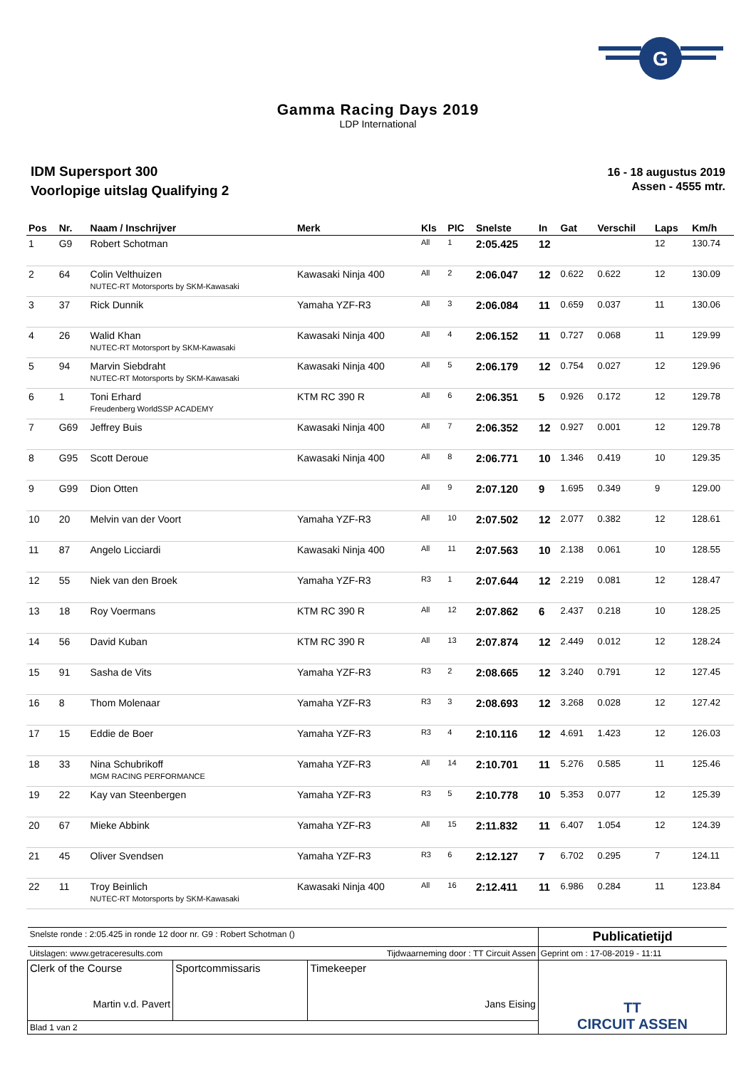G
Gamma Racing Days 2019
LDP International
IDM Supersport 300
Voorlopige uitslag Qualifying 2
16 - 18 augustus 2019
Assen - 4555 mtr.
| Pos | Nr. | Naam / Inschrijver | Merk | Kls | PIC | Snelste | In | Gat | Verschil | Laps | Km/h |
| --- | --- | --- | --- | --- | --- | --- | --- | --- | --- | --- | --- |
| 1 | G9 | Robert Schotman | | All | 1 | 2:05.425 | 12 | | | 12 | 130.74 |
| 2 | 64 | Colin Velthuizen NUTEC-RT Motorsports by SKM-Kawasaki | Kawasaki Ninja 400 | All | 2 | 2:06.047 | 12 | 0.622 | 0.622 | 12 | 130.09 |
| 3 | 37 | Rick Dunnik | Yamaha YZF-R3 | All | 3 | 2:06.084 | 11 | 0.659 | 0.037 | 11 | 130.06 |
| 4 | 26 | Walid Khan NUTEC-RT Motorsport by SKM-Kawasaki | Kawasaki Ninja 400 | All | 4 | 2:06.152 | 11 | 0.727 | 0.068 | 11 | 129.99 |
| 5 | 94 | Marvin Siebdraht NUTEC-RT Motorsports by SKM-Kawasaki | Kawasaki Ninja 400 | All | 5 | 2:06.179 | 12 | 0.754 | 0.027 | 12 | 129.96 |
| 6 | 1 | Toni Erhard Freudenberg WorldSSP ACADEMY | KTM RC 390 R | All | 6 | 2:06.351 | 5 | 0.926 | 0.172 | 12 | 129.78 |
| 7 | G69 | Jeffrey Buis | Kawasaki Ninja 400 | All | 7 | 2:06.352 | 12 | 0.927 | 0.001 | 12 | 129.78 |
| 8 | G95 | Scott Deroue | Kawasaki Ninja 400 | All | 8 | 2:06.771 | 10 | 1.346 | 0.419 | 10 | 129.35 |
| 9 | G99 | Dion Otten | | All | 9 | 2:07.120 | 9 | 1.695 | 0.349 | 9 | 129.00 |
| 10 | 20 | Melvin van der Voort | Yamaha YZF-R3 | All | 10 | 2:07.502 | 12 | 2.077 | 0.382 | 12 | 128.61 |
| 11 | 87 | Angelo Licciardi | Kawasaki Ninja 400 | All | 11 | 2:07.563 | 10 | 2.138 | 0.061 | 10 | 128.55 |
| 12 | 55 | Niek van den Broek | Yamaha YZF-R3 | R3 | 1 | 2:07.644 | 12 | 2.219 | 0.081 | 12 | 128.47 |
| 13 | 18 | Roy Voermans | KTM RC 390 R | All | 12 | 2:07.862 | 6 | 2.437 | 0.218 | 10 | 128.25 |
| 14 | 56 | David Kuban | KTM RC 390 R | All | 13 | 2:07.874 | 12 | 2.449 | 0.012 | 12 | 128.24 |
| 15 | 91 | Sasha de Vits | Yamaha YZF-R3 | R3 | 2 | 2:08.665 | 12 | 3.240 | 0.791 | 12 | 127.45 |
| 16 | 8 | Thom Molenaar | Yamaha YZF-R3 | R3 | 3 | 2:08.693 | 12 | 3.268 | 0.028 | 12 | 127.42 |
| 17 | 15 | Eddie de Boer | Yamaha YZF-R3 | R3 | 4 | 2:10.116 | 12 | 4.691 | 1.423 | 12 | 126.03 |
| 18 | 33 | Nina Schubrikoff MGM RACING PERFORMANCE | Yamaha YZF-R3 | All | 14 | 2:10.701 | 11 | 5.276 | 0.585 | 11 | 125.46 |
| 19 | 22 | Kay van Steenbergen | Yamaha YZF-R3 | R3 | 5 | 2:10.778 | 10 | 5.353 | 0.077 | 12 | 125.39 |
| 20 | 67 | Mieke Abbink | Yamaha YZF-R3 | All | 15 | 2:11.832 | 11 | 6.407 | 1.054 | 12 | 124.39 |
| 21 | 45 | Oliver Svendsen | Yamaha YZF-R3 | R3 | 6 | 2:12.127 | 7 | 6.702 | 0.295 | 7 | 124.11 |
| 22 | 11 | Troy Beinlich NUTEC-RT Motorsports by SKM-Kawasaki | Kawasaki Ninja 400 | All | 16 | 2:12.411 | 11 | 6.986 | 0.284 | 11 | 123.84 |
| Snelste ronde : 2:05.425 in ronde 12 door nr. G9 : Robert Schotman () | | | Publicatietijd |
| Uitslagen: www.getraceresults.com | | Tijdwaarneming door : TT Circuit Assen | Geprint om : 17-08-2019 - 11:11 |
| Clerk of the Course Martin v.d. Pavert | Sportcommissaris | Timekeeper Jans Eising | TT CIRCUIT ASSEN |
| Blad 1 van 2 | | | |